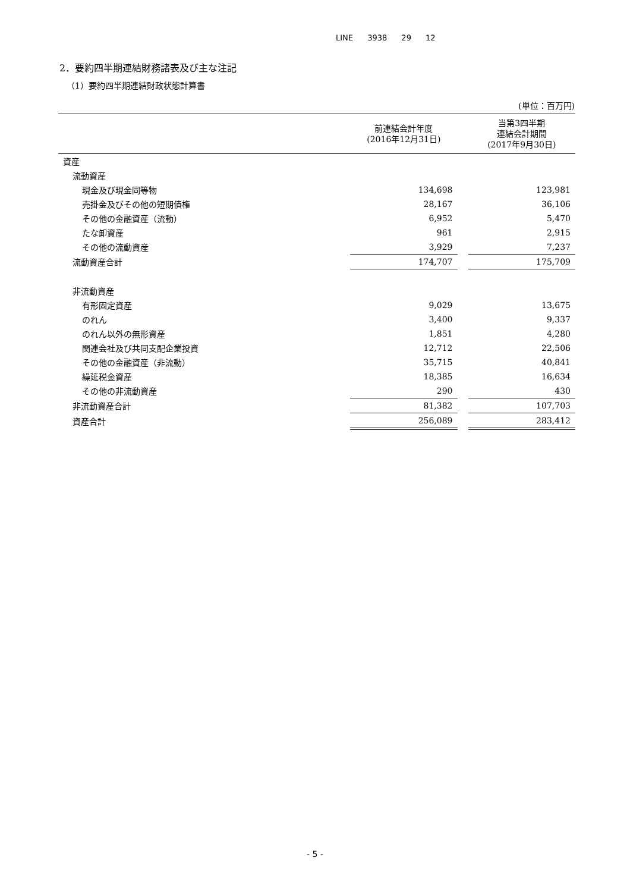LINE 3938 29 12
2．要約四半期連結財務諸表及び主な注記
（1）要約四半期連結財政状態計算書
(単位：百万円)
| | 前連結会計年度 (2016年12月31日) | | 当第3四半期 連結会計期間 (2017年9月30日) |
| --- | --- | --- | --- |
| 資産 | | | |
| 流動資産 | | | |
| 現金及び現金同等物 | 134,698 | | 123,981 |
| 売掛金及びその他の短期債権 | 28,167 | | 36,106 |
| その他の金融資産（流動） | 6,952 | | 5,470 |
| たな卸資産 | 961 | | 2,915 |
| その他の流動資産 | 3,929 | | 7,237 |
| 流動資産合計 | 174,707 | | 175,709 |
| 非流動資産 | | | |
| 有形固定資産 | 9,029 | | 13,675 |
| のれん | 3,400 | | 9,337 |
| のれん以外の無形資産 | 1,851 | | 4,280 |
| 関連会社及び共同支配企業投資 | 12,712 | | 22,506 |
| その他の金融資産（非流動） | 35,715 | | 40,841 |
| 繰延税金資産 | 18,385 | | 16,634 |
| その他の非流動資産 | 290 | | 430 |
| 非流動資産合計 | 81,382 | | 107,703 |
| 資産合計 | 256,089 | | 283,412 |
- 5 -